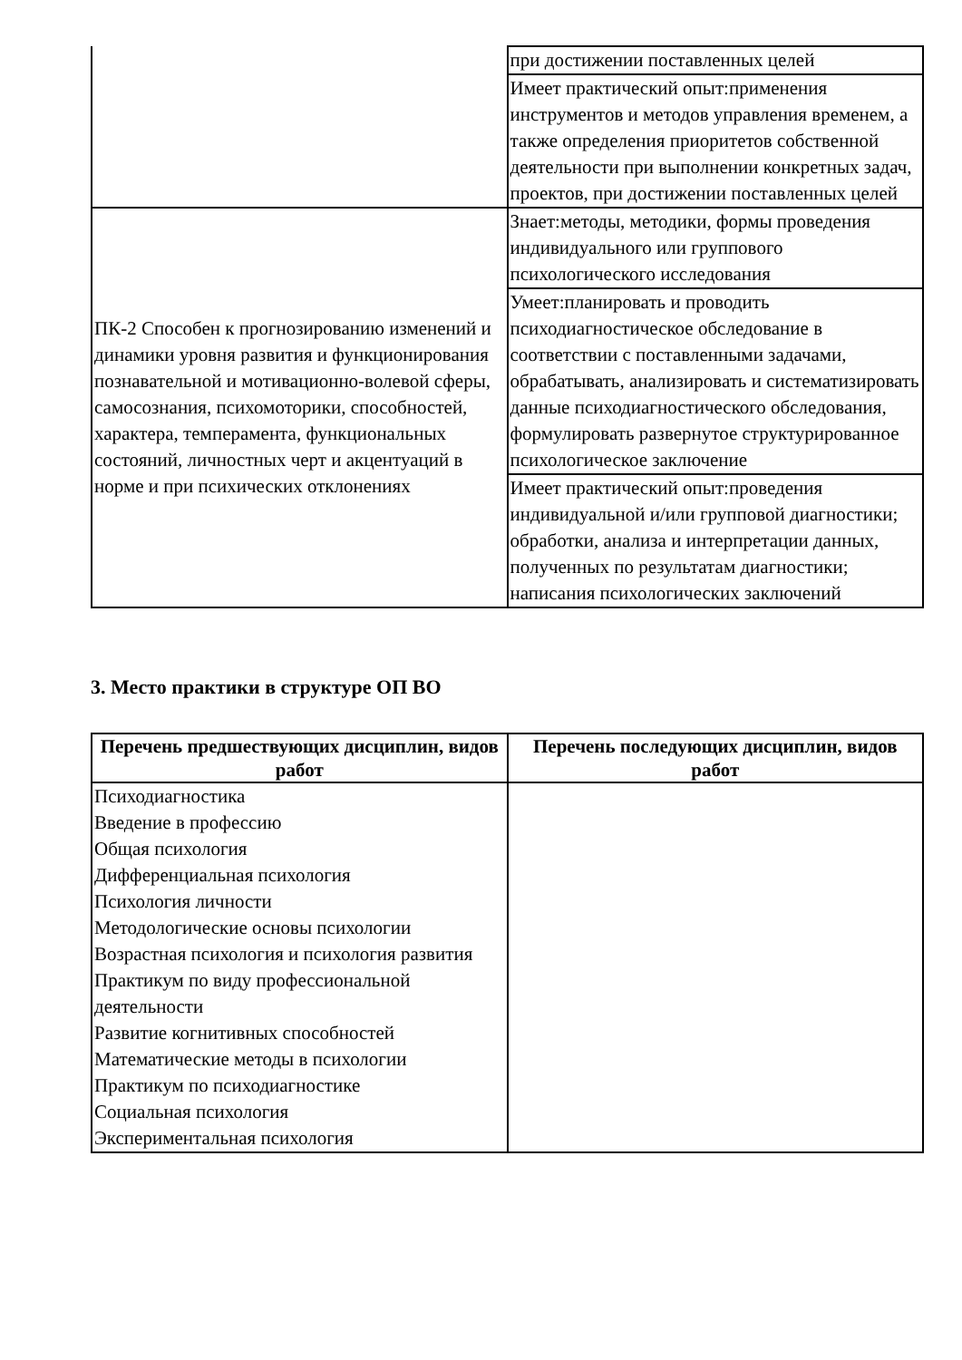| | при достижении поставленных целей |
| | Имеет практический опыт:применения инструментов и методов управления временем, а также определения приоритетов собственной деятельности при выполнении конкретных задач, проектов, при достижении поставленных целей |
| ПК-2 Способен к прогнозированию изменений и динамики уровня развития и функционирования познавательной и мотивационно-волевой сферы, самосознания, психомоторики, способностей, характера, темперамента, функциональных состояний, личностных черт и акцентуаций в норме и при психических отклонениях | Знает:методы, методики, формы проведения индивидуального или группового психологического исследования |
| | Умеет:планировать и проводить психодиагностическое обследование в соответствии с поставленными задачами, обрабатывать, анализировать и систематизировать данные психодиагностического обследования, формулировать развернутое структурированное психологическое заключение |
| | Имеет практический опыт:проведения индивидуальной и/или групповой диагностики; обработки, анализа и интерпретации данных, полученных по результатам диагностики; написания психологических заключений |
3. Место практики в структуре ОП ВО
| Перечень предшествующих дисциплин, видов работ | Перечень последующих дисциплин, видов работ |
| --- | --- |
| Психодиагностика Введение в профессию Общая психология Дифференциальная психология Психология личности Методологические основы психологии Возрастная психология и психология развития Практикум по виду профессиональной деятельности Развитие когнитивных способностей Математические методы в психологии Практикум по психодиагностике Социальная психология Экспериментальная психология | |